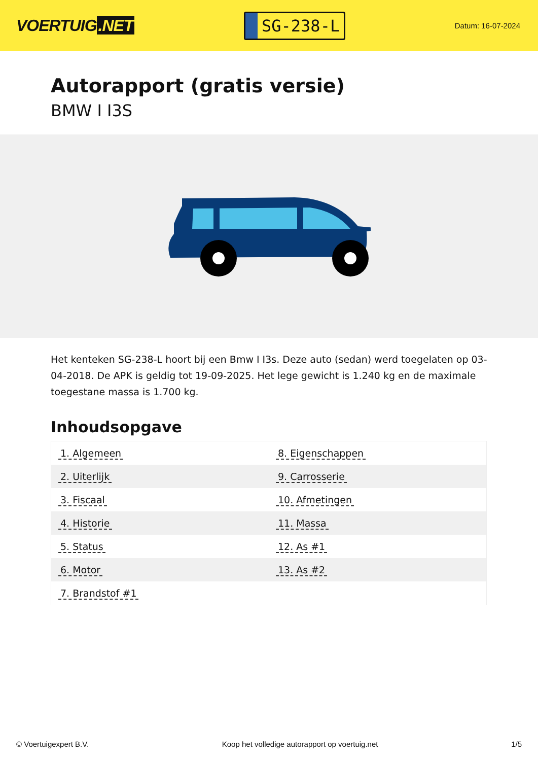VOERTUIG.NET
SG-238-L
Datum: 16-07-2024
Autorapport (gratis versie)
BMW I I3S
Het kenteken SG-238-L hoort bij een Bmw I I3s. Deze auto (sedan) werd toegelaten op 03-04-2018. De APK is geldig tot 19-09-2025. Het lege gewicht is 1.240 kg en de maximale toegestane massa is 1.700 kg.
Inhoudsopgave
| 1. Algemeen | 8. Eigenschappen |
| 2. Uiterlijk | 9. Carrosserie |
| 3. Fiscaal | 10. Afmetingen |
| 4. Historie | 11. Massa |
| 5. Status | 12. As #1 |
| 6. Motor | 13. As #2 |
| 7. Brandstof #1 | |
© Voertuigexpert B.V. Koop het volledige autorapport op voertuig.net
1/5